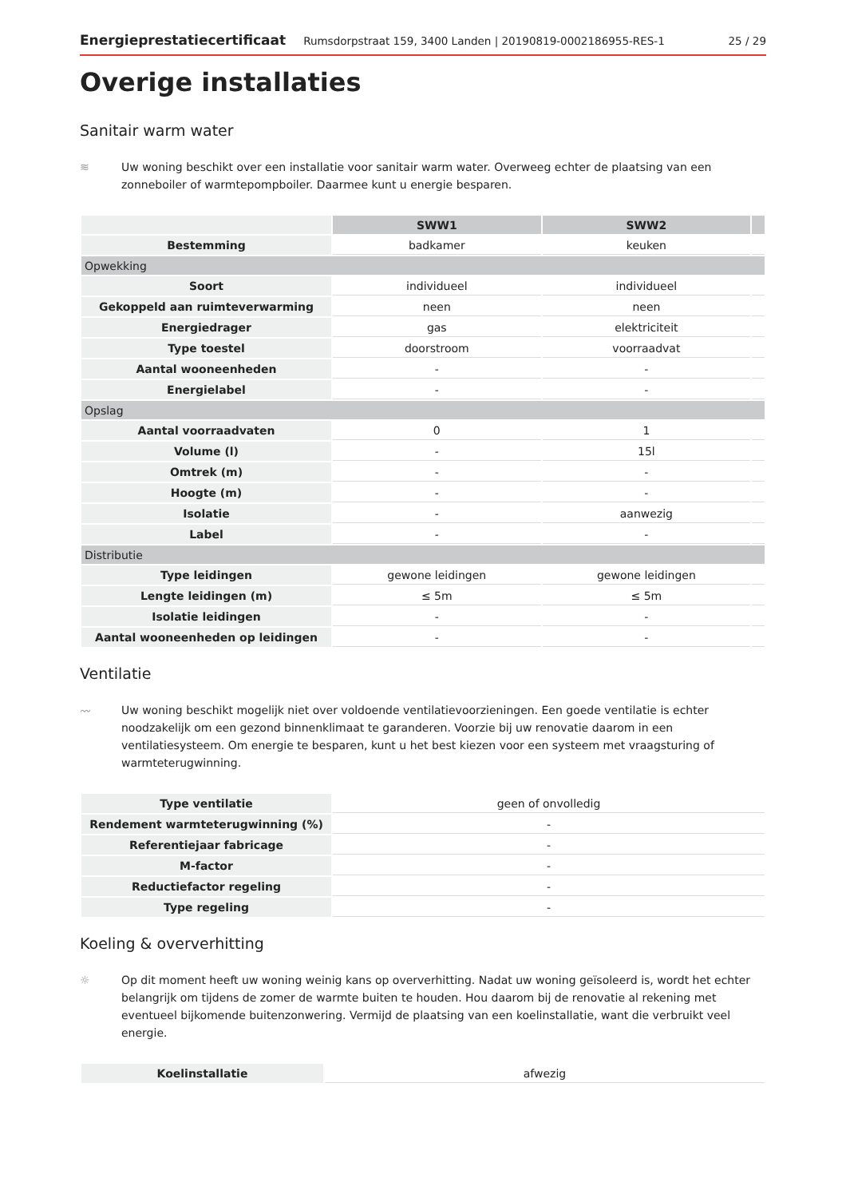Energieprestatiecertificaat Rumsdorpstraat 159, 3400 Landen | 20190819-0002186955-RES-1 25 / 29
Overige installaties
Sanitair warm water
≋ Uw woning beschikt over een installatie voor sanitair warm water. Overweeg echter de plaatsing van een zonneboiler of warmtepompboiler. Daarmee kunt u energie besparen.
| | SWW1 | SWW2 | |
| Bestemming | badkamer | keuken | |
| Opwekking | | | |
| Soort | individueel | individueel | |
| Gekoppeld aan ruimteverwarming | neen | neen | |
| Energiedrager | gas | elektriciteit | |
| Type toestel | doorstroom | voorraadvat | |
| Aantal wooneenheden | - | - | |
| Energielabel | - | - | |
| Opslag | | | |
| Aantal voorraadvaten | 0 | 1 | |
| Volume (l) | - | 15l | |
| Omtrek (m) | - | - | |
| Hoogte (m) | - | - | |
| Isolatie | - | aanwezig | |
| Label | - | - | |
| Distributie | | | |
| Type leidingen | gewone leidingen | gewone leidingen | |
| Lengte leidingen (m) | ≤ 5m | ≤ 5m | |
| Isolatie leidingen | - | - | |
| Aantal wooneenheden op leidingen | - | - | |
Ventilatie
〰 Uw woning beschikt mogelijk niet over voldoende ventilatievoorzieningen. Een goede ventilatie is echter noodzakelijk om een gezond binnenklimaat te garanderen. Voorzie bij uw renovatie daarom in een ventilatiesysteem. Om energie te besparen, kunt u het best kiezen voor een systeem met vraagsturing of warmteterugwinning.
| Type ventilatie | geen of onvolledig |
| Rendement warmteterugwinning (%) | - |
| Referentiejaar fabricage | - |
| M-factor | - |
| Reductiefactor regeling | - |
| Type regeling | - |
Koeling & oververhitting
☼ Op dit moment heeft uw woning weinig kans op oververhitting. Nadat uw woning geïsoleerd is, wordt het echter belangrijk om tijdens de zomer de warmte buiten te houden. Hou daarom bij de renovatie al rekening met eventueel bijkomende buitenzonwering. Vermijd de plaatsing van een koelinstallatie, want die verbruikt veel energie.
| Koelinstallatie | afwezig |